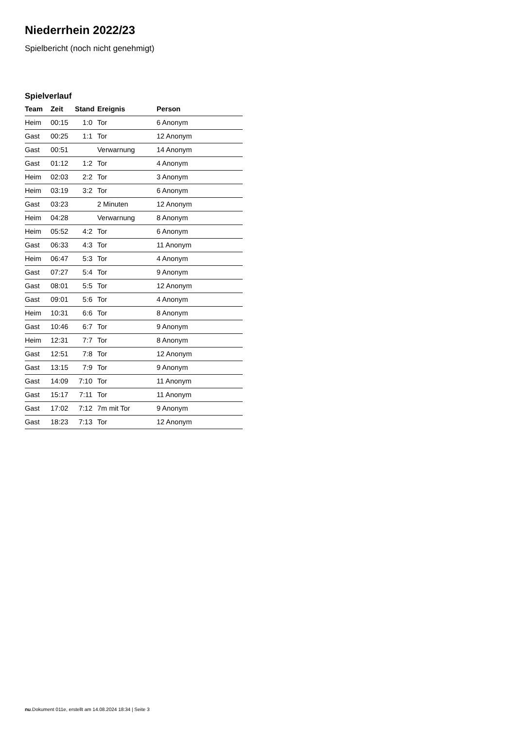Niederrhein 2022/23
Spielbericht (noch nicht genehmigt)
Spielverlauf
| Team | Zeit | Stand | Ereignis | Person |
| --- | --- | --- | --- | --- |
| Heim | 00:15 | 1:0 | Tor | 6 Anonym |
| Gast | 00:25 | 1:1 | Tor | 12 Anonym |
| Gast | 00:51 | | Verwarnung | 14 Anonym |
| Gast | 01:12 | 1:2 | Tor | 4 Anonym |
| Heim | 02:03 | 2:2 | Tor | 3 Anonym |
| Heim | 03:19 | 3:2 | Tor | 6 Anonym |
| Gast | 03:23 | | 2 Minuten | 12 Anonym |
| Heim | 04:28 | | Verwarnung | 8 Anonym |
| Heim | 05:52 | 4:2 | Tor | 6 Anonym |
| Gast | 06:33 | 4:3 | Tor | 11 Anonym |
| Heim | 06:47 | 5:3 | Tor | 4 Anonym |
| Gast | 07:27 | 5:4 | Tor | 9 Anonym |
| Gast | 08:01 | 5:5 | Tor | 12 Anonym |
| Gast | 09:01 | 5:6 | Tor | 4 Anonym |
| Heim | 10:31 | 6:6 | Tor | 8 Anonym |
| Gast | 10:46 | 6:7 | Tor | 9 Anonym |
| Heim | 12:31 | 7:7 | Tor | 8 Anonym |
| Gast | 12:51 | 7:8 | Tor | 12 Anonym |
| Gast | 13:15 | 7:9 | Tor | 9 Anonym |
| Gast | 14:09 | 7:10 | Tor | 11 Anonym |
| Gast | 15:17 | 7:11 | Tor | 11 Anonym |
| Gast | 17:02 | 7:12 | 7m mit Tor | 9 Anonym |
| Gast | 18:23 | 7:13 | Tor | 12 Anonym |
nu.Dokument 011e, erstellt am 14.08.2024 18:34 | Seite 3